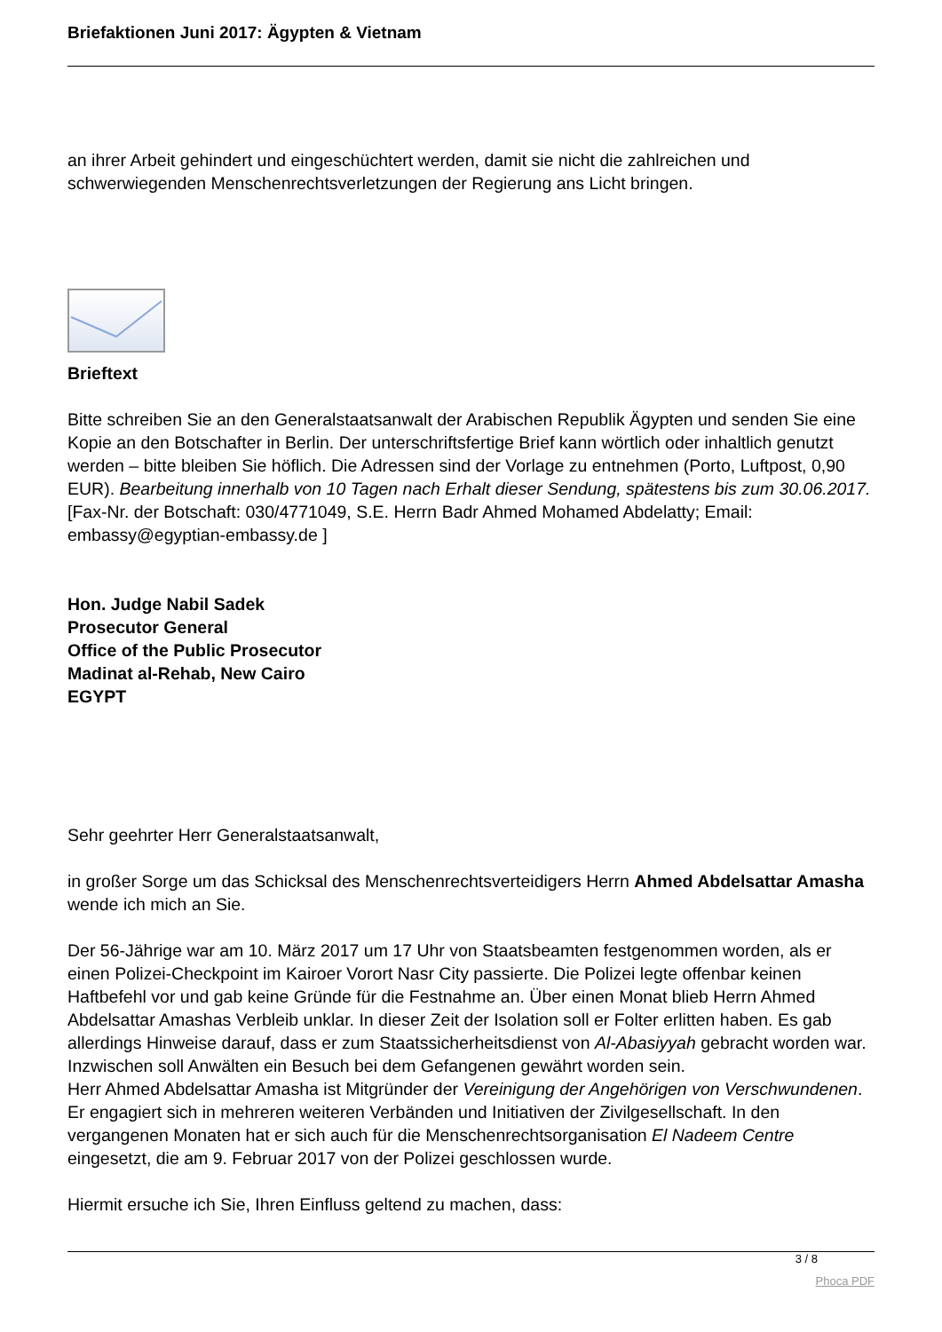Briefaktionen Juni 2017: Ägypten & Vietnam
an ihrer Arbeit gehindert und eingeschüchtert werden, damit sie nicht die zahlreichen und schwerwiegenden Menschenrechtsverletzungen der Regierung ans Licht bringen.
Brieftext
Bitte schreiben Sie an den Generalstaatsanwalt der Arabischen Republik Ägypten und senden Sie eine Kopie an den Botschafter in Berlin. Der unterschriftsfertige Brief kann wörtlich oder inhaltlich genutzt werden – bitte bleiben Sie höflich. Die Adressen sind der Vorlage zu entnehmen (Porto, Luftpost, 0,90 EUR). Bearbeitung innerhalb von 10 Tagen nach Erhalt dieser Sendung, spätestens bis zum 30.06.2017. [Fax-Nr. der Botschaft: 030/4771049, S.E. Herrn Badr Ahmed Mohamed Abdelatty; Email: embassy@egyptian-embassy.de ]
Hon. Judge Nabil Sadek
Prosecutor General
Office of the Public Prosecutor
Madinat al-Rehab, New Cairo
EGYPT
Sehr geehrter Herr Generalstaatsanwalt,
in großer Sorge um das Schicksal des Menschenrechtsverteidigers Herrn Ahmed Abdelsattar Amasha wende ich mich an Sie.
Der 56-Jährige war am 10. März 2017 um 17 Uhr von Staatsbeamten festgenommen worden, als er einen Polizei-Checkpoint im Kairoer Vorort Nasr City passierte. Die Polizei legte offenbar keinen Haftbefehl vor und gab keine Gründe für die Festnahme an. Über einen Monat blieb Herrn Ahmed Abdelsattar Amashas Verbleib unklar. In dieser Zeit der Isolation soll er Folter erlitten haben. Es gab allerdings Hinweise darauf, dass er zum Staatssicherheitsdienst von Al-Abasiyyah gebracht worden war. Inzwischen soll Anwälten ein Besuch bei dem Gefangenen gewährt worden sein.
Herr Ahmed Abdelsattar Amasha ist Mitgründer der Vereinigung der Angehörigen von Verschwundenen. Er engagiert sich in mehreren weiteren Verbänden und Initiativen der Zivilgesellschaft. In den vergangenen Monaten hat er sich auch für die Menschenrechtsorganisation El Nadeem Centre eingesetzt, die am 9. Februar 2017 von der Polizei geschlossen wurde.
Hiermit ersuche ich Sie, Ihren Einfluss geltend zu machen, dass:
3 / 8
Phoca PDF